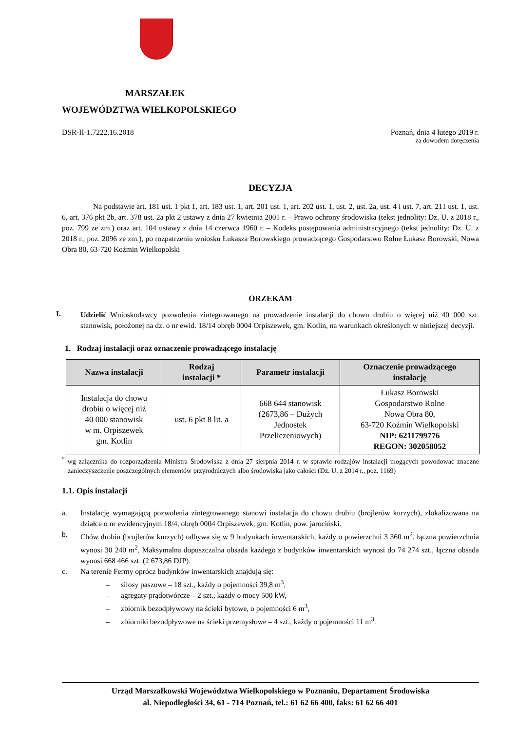MARSZAŁEK
WOJEWÓDZTWA WIELKOPOLSKIEGO
DSR-II-1.7222.16.2018 Poznań, dnia 4 lutego 2019 r.
za dowodem doręczenia
DECYZJA
Na podstawie art. 181 ust. 1 pkt 1, art. 183 ust. 1, art. 201 ust. 1, art. 202 ust. 1, ust. 2, ust. 2a, ust. 4 i ust. 7, art. 211 ust. 1, ust. 6, art. 376 pkt 2b, art. 378 ust. 2a pkt 2 ustawy z dnia 27 kwietnia 2001 r. – Prawo ochrony środowiska (tekst jednolity: Dz. U. z 2018 r., poz. 799 ze zm.) oraz art. 104 ustawy z dnia 14 czerwca 1960 r. – Kodeks postępowania administracyjnego (tekst jednolity: Dz. U. z 2018 r., poz. 2096 ze zm.), po rozpatrzeniu wniosku Łukasza Borowskiego prowadzącego Gospodarstwo Rolne Łukasz Borowski, Nowa Obra 80, 63-720 Koźmin Wielkopolski
ORZEKAM
I.
Udzielić Wnioskodawcy pozwolenia zintegrowanego na prowadzenie instalacji do chowu drobiu o więcej niż 40 000 szt. stanowisk, położonej na dz. o nr ewid. 18/14 obręb 0004 Orpiszewek, gm. Kotlin, na warunkach określonych w niniejszej decyzji.
1. Rodzaj instalacji oraz oznaczenie prowadzącego instalację
| Nazwa instalacji | Rodzaj instalacji * | Parametr instalacji | Oznaczenie prowadzącego instalację |
| --- | --- | --- | --- |
| Instalacja do chowu drobiu o więcej niż 40 000 stanowisk w m. Orpiszewek gm. Kotlin | ust. 6 pkt 8 lit. a | 668 644 stanowisk (2673,86 – Dużych Jednostek Przeliczeniowych) | Łukasz Borowski Gospodarstwo Rolne Nowa Obra 80, 63-720 Koźmin Wielkopolski NIP: 6211799776 REGON: 302058052 |
<sup>*</sup> wg załącznika do rozporządzenia Ministra Środowiska z dnia 27 sierpnia 2014 r. w sprawie rodzajów instalacji mogących powodować znaczne zanieczyszczenie poszczególnych elementów przyrodniczych albo środowiska jako całości (Dz. U. z 2014 r., poz. 1169)
1.1. Opis instalacji
a. Instalację wymagającą pozwolenia zintegrowanego stanowi instalacja do chowu drobiu (brojlerów kurzych), zlokalizowana na działce o nr ewidencyjnym 18/4, obręb 0004 Orpiszewek, gm. Kotlin, pow. jarociński.
b. Chów drobiu (brojlerów kurzych) odbywa się w 9 budynkach inwentarskich, każdy o powierzchni 3 360 m<sup>2</sup>, łączna powierzchnia wynosi 30 240 m<sup>2</sup>. Maksymalna dopuszczalna obsada każdego z budynków inwentarskich wynosi do 74 274 szt., łączna obsada wynosi 668 466 szt. (2 673,86 DJP).
c. Na terenie Fermy oprócz budynków inwentarskich znajdują się:
– silosy paszowe – 18 szt., każdy o pojemności 39,8 m<sup>3</sup>,
– agregaty prądotwórcze – 2 szt., każdy o mocy 500 kW,
– zbiornik bezodpływowy na ścieki bytowe, o pojemności 6 m<sup>3</sup>,
– zbiorniki bezodpływowe na ścieki przemysłowe – 4 szt., każdy o pojemności 11 m<sup>3</sup>.
Urząd Marszałkowski Województwa Wielkopolskiego w Poznaniu, Departament Środowiska
al. Niepodległości 34, 61 - 714 Poznań, tel.: 61 62 66 400, faks: 61 62 66 401